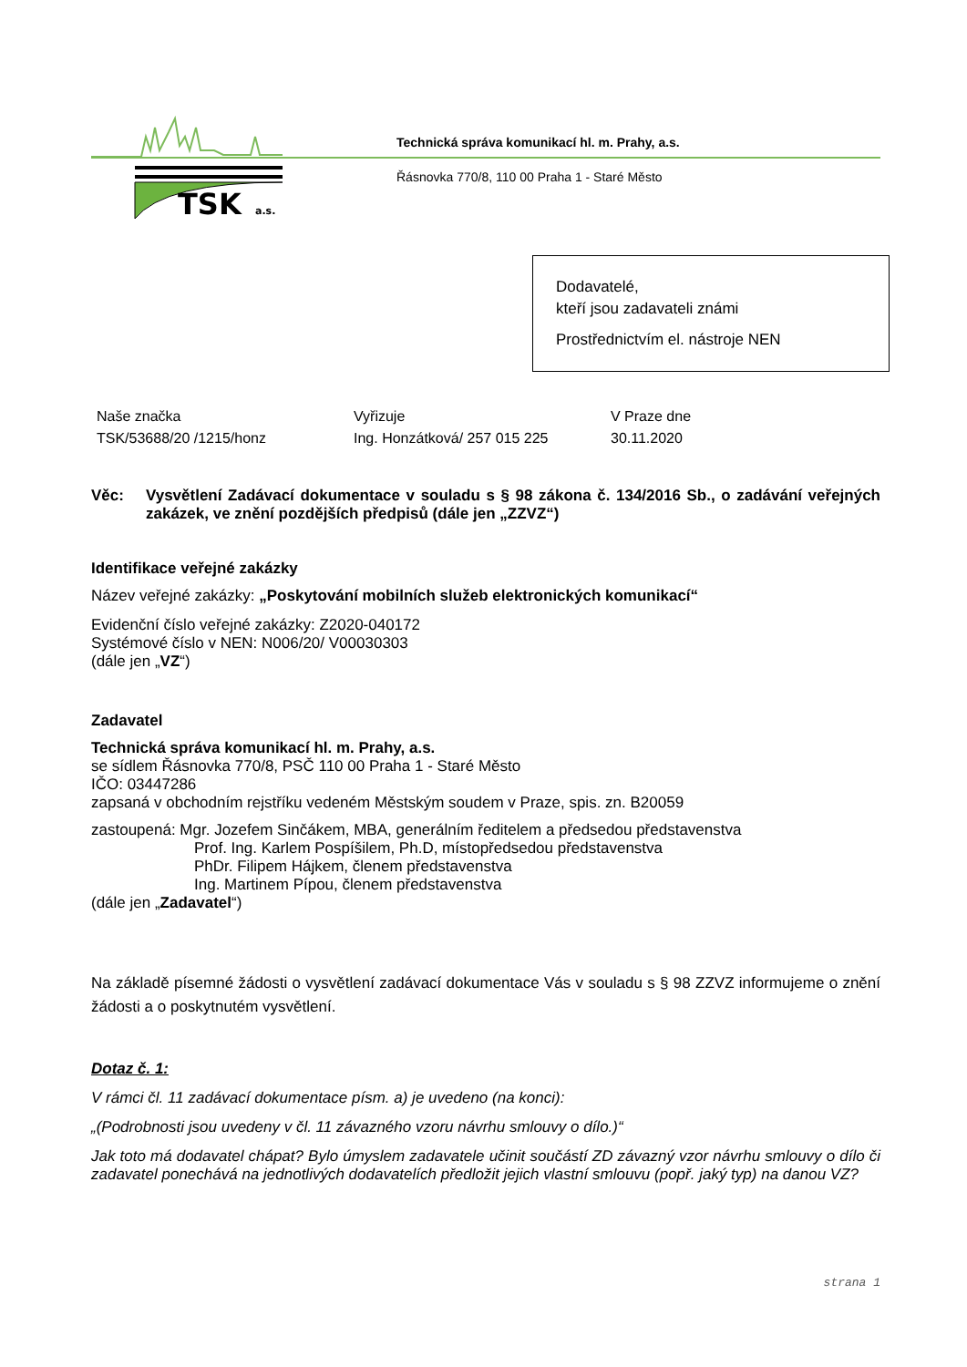TSK
a.s.
Technická správa komunikací hl. m. Prahy, a.s.
Řásnovka 770/8, 110 00 Praha 1 - Staré Město
Dodavatelé,
kteří jsou zadavateli známi
Prostřednictvím el. nástroje NEN
| Naše značka | Vyřizuje | V Praze dne |
| TSK/53688/20 /1215/honz | Ing. Honzátková/ 257 015 225 | 30.11.2020 |
Věc: Vysvětlení Zadávací dokumentace v souladu s § 98 zákona č. 134/2016 Sb., o zadávání veřejných zakázek, ve znění pozdějších předpisů (dále jen „ZZVZ“)
Identifikace veřejné zakázky
Název veřejné zakázky: „Poskytování mobilních služeb elektronických komunikací“
Evidenční číslo veřejné zakázky: Z2020-040172
Systémové číslo v NEN: N006/20/ V00030303
(dále jen „VZ“)
Zadavatel
Technická správa komunikací hl. m. Prahy, a.s.
se sídlem Řásnovka 770/8, PSČ 110 00 Praha 1 - Staré Město
IČO: 03447286
zapsaná v obchodním rejstříku vedeném Městským soudem v Praze, spis. zn. B20059
zastoupená: Mgr. Jozefem Sinčákem, MBA, generálním ředitelem a předsedou představenstva
Prof. Ing. Karlem Pospíšilem, Ph.D, místopředsedou představenstva
PhDr. Filipem Hájkem, členem představenstva
Ing. Martinem Pípou, členem představenstva
(dále jen „Zadavatel“)
Na základě písemné žádosti o vysvětlení zadávací dokumentace Vás v souladu s § 98 ZZVZ informujeme o znění žádosti a o poskytnutém vysvětlení.
Dotaz č. 1:
V rámci čl. 11 zadávací dokumentace písm. a) je uvedeno (na konci):
„(Podrobnosti jsou uvedeny v čl. 11 závazného vzoru návrhu smlouvy o dílo.)“
Jak toto má dodavatel chápat? Bylo úmyslem zadavatele učinit součástí ZD závazný vzor návrhu smlouvy o dílo či zadavatel ponechává na jednotlivých dodavatelích předložit jejich vlastní smlouvu (popř. jaký typ) na danou VZ?
strana 1